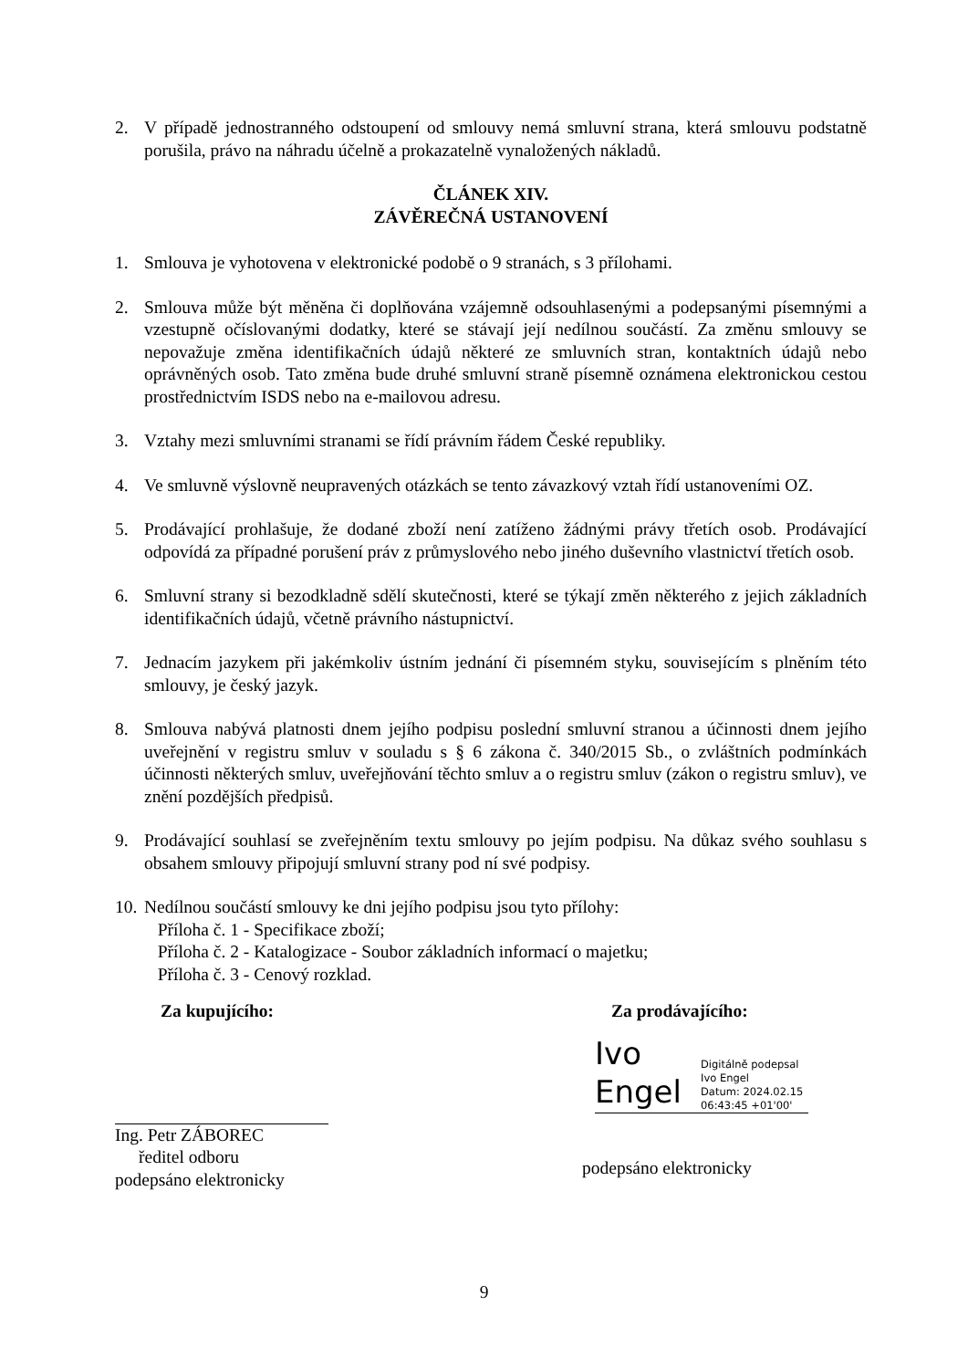2. V případě jednostranného odstoupení od smlouvy nemá smluvní strana, která smlouvu podstatně porušila, právo na náhradu účelně a prokazatelně vynaložených nákladů.
ČLÁNEK XIV.
ZÁVĚREČNÁ USTANOVENÍ
1. Smlouva je vyhotovena v elektronické podobě o 9 stranách, s 3 přílohami.
2. Smlouva může být měněna či doplňována vzájemně odsouhlasenými a podepsanými písemnými a vzestupně očíslovanými dodatky, které se stávají její nedílnou součástí. Za změnu smlouvy se nepovažuje změna identifikačních údajů některé ze smluvních stran, kontaktních údajů nebo oprávněných osob. Tato změna bude druhé smluvní straně písemně oznámena elektronickou cestou prostřednictvím ISDS nebo na e-mailovou adresu.
3. Vztahy mezi smluvními stranami se řídí právním řádem České republiky.
4. Ve smluvně výslovně neupravených otázkách se tento závazkový vztah řídí ustanoveními OZ.
5. Prodávající prohlašuje, že dodané zboží není zatíženo žádnými právy třetích osob. Prodávající odpovídá za případné porušení práv z průmyslového nebo jiného duševního vlastnictví třetích osob.
6. Smluvní strany si bezodkladně sdělí skutečnosti, které se týkají změn některého z jejich základních identifikačních údajů, včetně právního nástupnictví.
7. Jednacím jazykem při jakémkoliv ústním jednání či písemném styku, souvisejícím s plněním této smlouvy, je český jazyk.
8. Smlouva nabývá platnosti dnem jejího podpisu poslední smluvní stranou a účinnosti dnem jejího uveřejnění v registru smluv v souladu s § 6 zákona č. 340/2015 Sb., o zvláštních podmínkách účinnosti některých smluv, uveřejňování těchto smluv a o registru smluv (zákon o registru smluv), ve znění pozdějších předpisů.
9. Prodávající souhlasí se zveřejněním textu smlouvy po jejím podpisu. Na důkaz svého souhlasu s obsahem smlouvy připojují smluvní strany pod ní své podpisy.
10.
Nedílnou součástí smlouvy ke dni jejího podpisu jsou tyto přílohy:
Příloha č. 1 - Specifikace zboží;
Příloha č. 2 - Katalogizace - Soubor základních informací o majetku;
Příloha č. 3 - Cenový rozklad.
Za kupujícího: Za prodávajícího:
Ing. Petr ZÁBOREC
ředitel odboru
podepsáno elektronicky
Ivo
Engel
Digitálně podepsal
Ivo Engel
Datum: 2024.02.15
06:43:45 +01'00'
podepsáno elektronicky
9